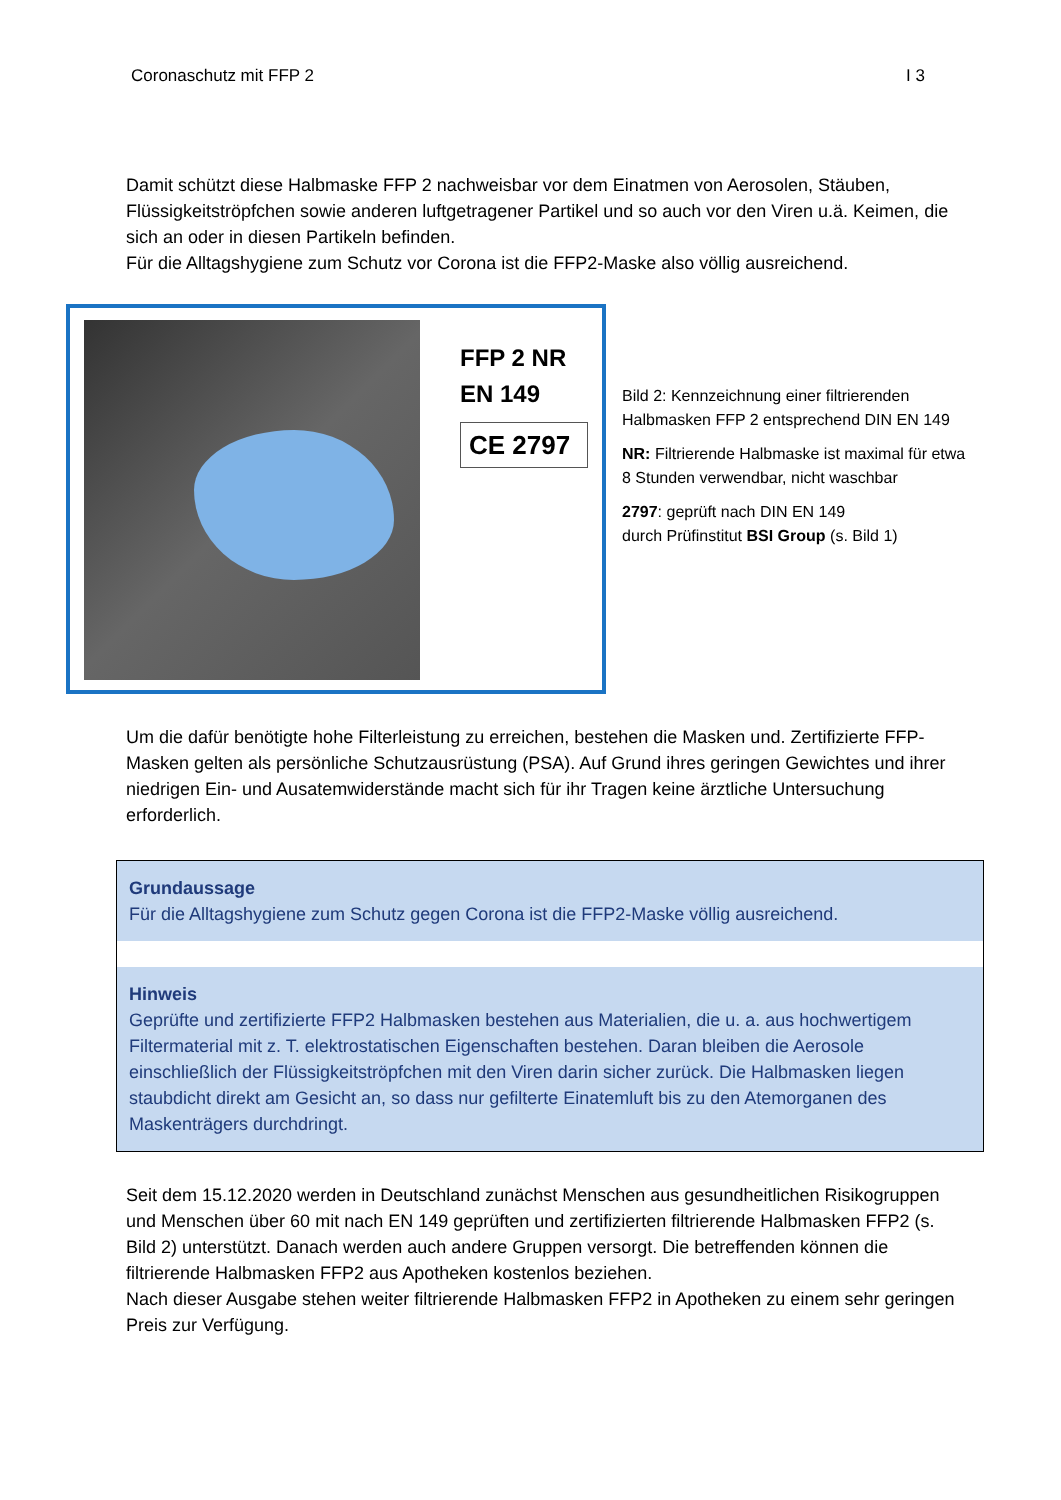Coronaschutz mit FFP 2 I 3
Damit schützt diese Halbmaske FFP 2 nachweisbar vor dem Einatmen von Aerosolen, Stäuben, Flüssigkeitströpfchen sowie anderen luftgetragener Partikel und so auch vor den Viren u.ä. Keimen, die sich an oder in diesen Partikeln befinden.
Für die Alltagshygiene zum Schutz vor Corona ist die FFP2-Maske also völlig ausreichend.
FFP 2 NR
EN 149
CE 2797
Bild 2: Kennzeichnung einer filtrierenden Halbmasken FFP 2 entsprechend DIN EN 149
NR: Filtrierende Halbmaske ist maximal für etwa 8 Stunden verwendbar, nicht waschbar
2797: geprüft nach DIN EN 149
durch Prüfinstitut BSI Group (s. Bild 1)
Um die dafür benötigte hohe Filterleistung zu erreichen, bestehen die Masken und. Zertifizierte FFP-Masken gelten als persönliche Schutzausrüstung (PSA). Auf Grund ihres geringen Gewichtes und ihrer niedrigen Ein- und Ausatemwiderstände macht sich für ihr Tragen keine ärztliche Untersuchung erforderlich.
Grundaussage
Für die Alltagshygiene zum Schutz gegen Corona ist die FFP2-Maske völlig ausreichend.
Hinweis
Geprüfte und zertifizierte FFP2 Halbmasken bestehen aus Materialien, die u. a. aus hochwertigem Filtermaterial mit z. T. elektrostatischen Eigenschaften bestehen. Daran bleiben die Aerosole einschließlich der Flüssigkeitströpfchen mit den Viren darin sicher zurück. Die Halbmasken liegen staubdicht direkt am Gesicht an, so dass nur gefilterte Einatemluft bis zu den Atemorganen des Maskenträgers durchdringt.
Seit dem 15.12.2020 werden in Deutschland zunächst Menschen aus gesundheitlichen Risikogruppen und Menschen über 60 mit nach EN 149 geprüften und zertifizierten filtrierende Halbmasken FFP2 (s. Bild 2) unterstützt. Danach werden auch andere Gruppen versorgt. Die betreffenden können die filtrierende Halbmasken FFP2 aus Apotheken kostenlos beziehen.
Nach dieser Ausgabe stehen weiter filtrierende Halbmasken FFP2 in Apotheken zu einem sehr geringen Preis zur Verfügung.